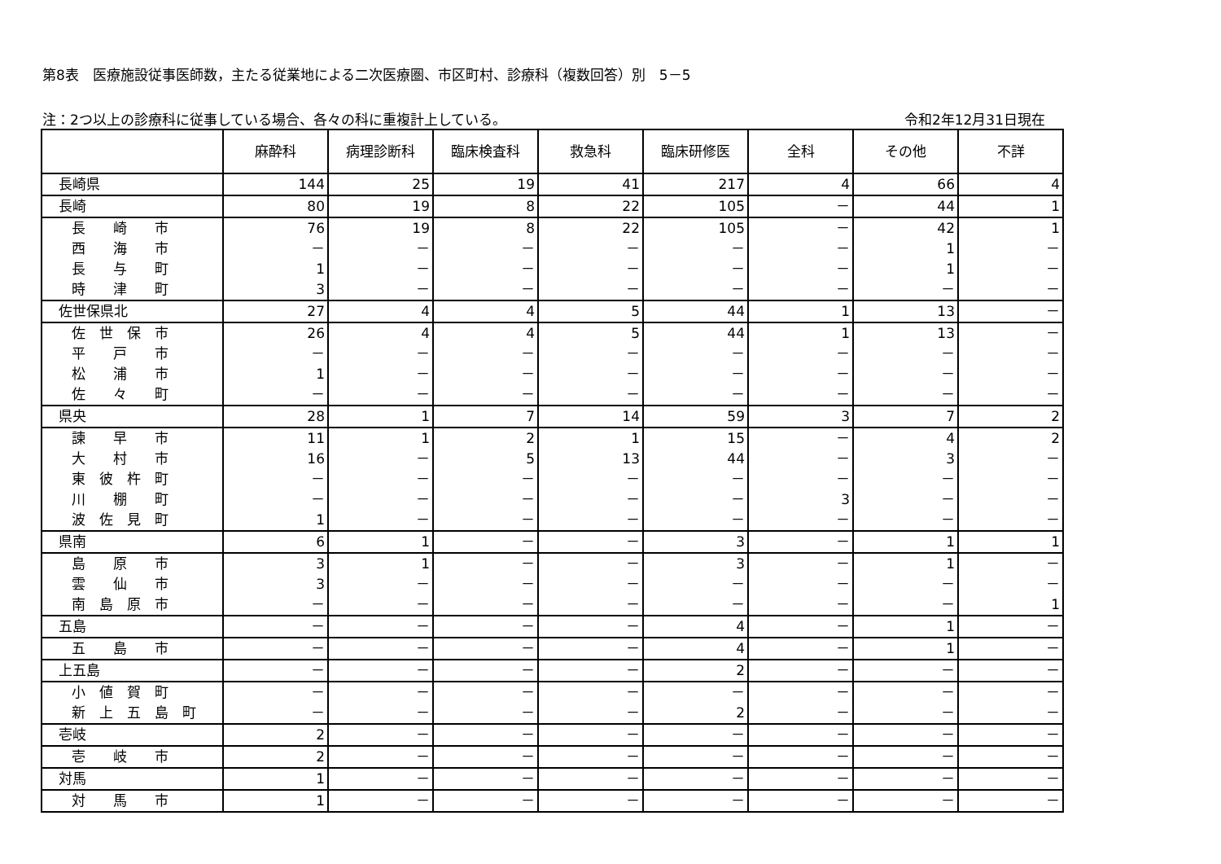第8表　医療施設従事医師数，主たる従業地による二次医療圏、市区町村、診療科（複数回答）別　5－5
注：2つ以上の診療科に従事している場合、各々の科に重複計上している。 令和2年12月31日現在
| | 麻酔科 | 病理診断科 | 臨床検査科 | 救急科 | 臨床研修医 | 全科 | その他 | 不詳 |
| --- | --- | --- | --- | --- | --- | --- | --- | --- |
| 長崎県 | 144 | 25 | 19 | 41 | 217 | 4 | 66 | 4 |
| 長崎 | 80 | 19 | 8 | 22 | 105 | － | 44 | 1 |
| 長 崎 市 | 76 | 19 | 8 | 22 | 105 | － | 42 | 1 |
| 西 海 市 | － | － | － | － | － | － | 1 | － |
| 長 与 町 | 1 | － | － | － | － | － | 1 | － |
| 時 津 町 | 3 | － | － | － | － | － | － | － |
| 佐世保県北 | 27 | 4 | 4 | 5 | 44 | 1 | 13 | － |
| 佐 世 保 市 | 26 | 4 | 4 | 5 | 44 | 1 | 13 | － |
| 平 戸 市 | － | － | － | － | － | － | － | － |
| 松 浦 市 | 1 | － | － | － | － | － | － | － |
| 佐 々 町 | － | － | － | － | － | － | － | － |
| 県央 | 28 | 1 | 7 | 14 | 59 | 3 | 7 | 2 |
| 諫 早 市 | 11 | 1 | 2 | 1 | 15 | － | 4 | 2 |
| 大 村 市 | 16 | － | 5 | 13 | 44 | － | 3 | － |
| 東 彼 杵 町 | － | － | － | － | － | － | － | － |
| 川 棚 町 | － | － | － | － | － | 3 | － | － |
| 波 佐 見 町 | 1 | － | － | － | － | － | － | － |
| 県南 | 6 | 1 | － | － | 3 | － | 1 | 1 |
| 島 原 市 | 3 | 1 | － | － | 3 | － | 1 | － |
| 雲 仙 市 | 3 | － | － | － | － | － | － | － |
| 南 島 原 市 | － | － | － | － | － | － | － | 1 |
| 五島 | － | － | － | － | 4 | － | 1 | － |
| 五 島 市 | － | － | － | － | 4 | － | 1 | － |
| 上五島 | － | － | － | － | 2 | － | － | － |
| 小 値 賀 町 | － | － | － | － | － | － | － | － |
| 新 上 五 島 町 | － | － | － | － | 2 | － | － | － |
| 壱岐 | 2 | － | － | － | － | － | － | － |
| 壱 岐 市 | 2 | － | － | － | － | － | － | － |
| 対馬 | 1 | － | － | － | － | － | － | － |
| 対 馬 市 | 1 | － | － | － | － | － | － | － |